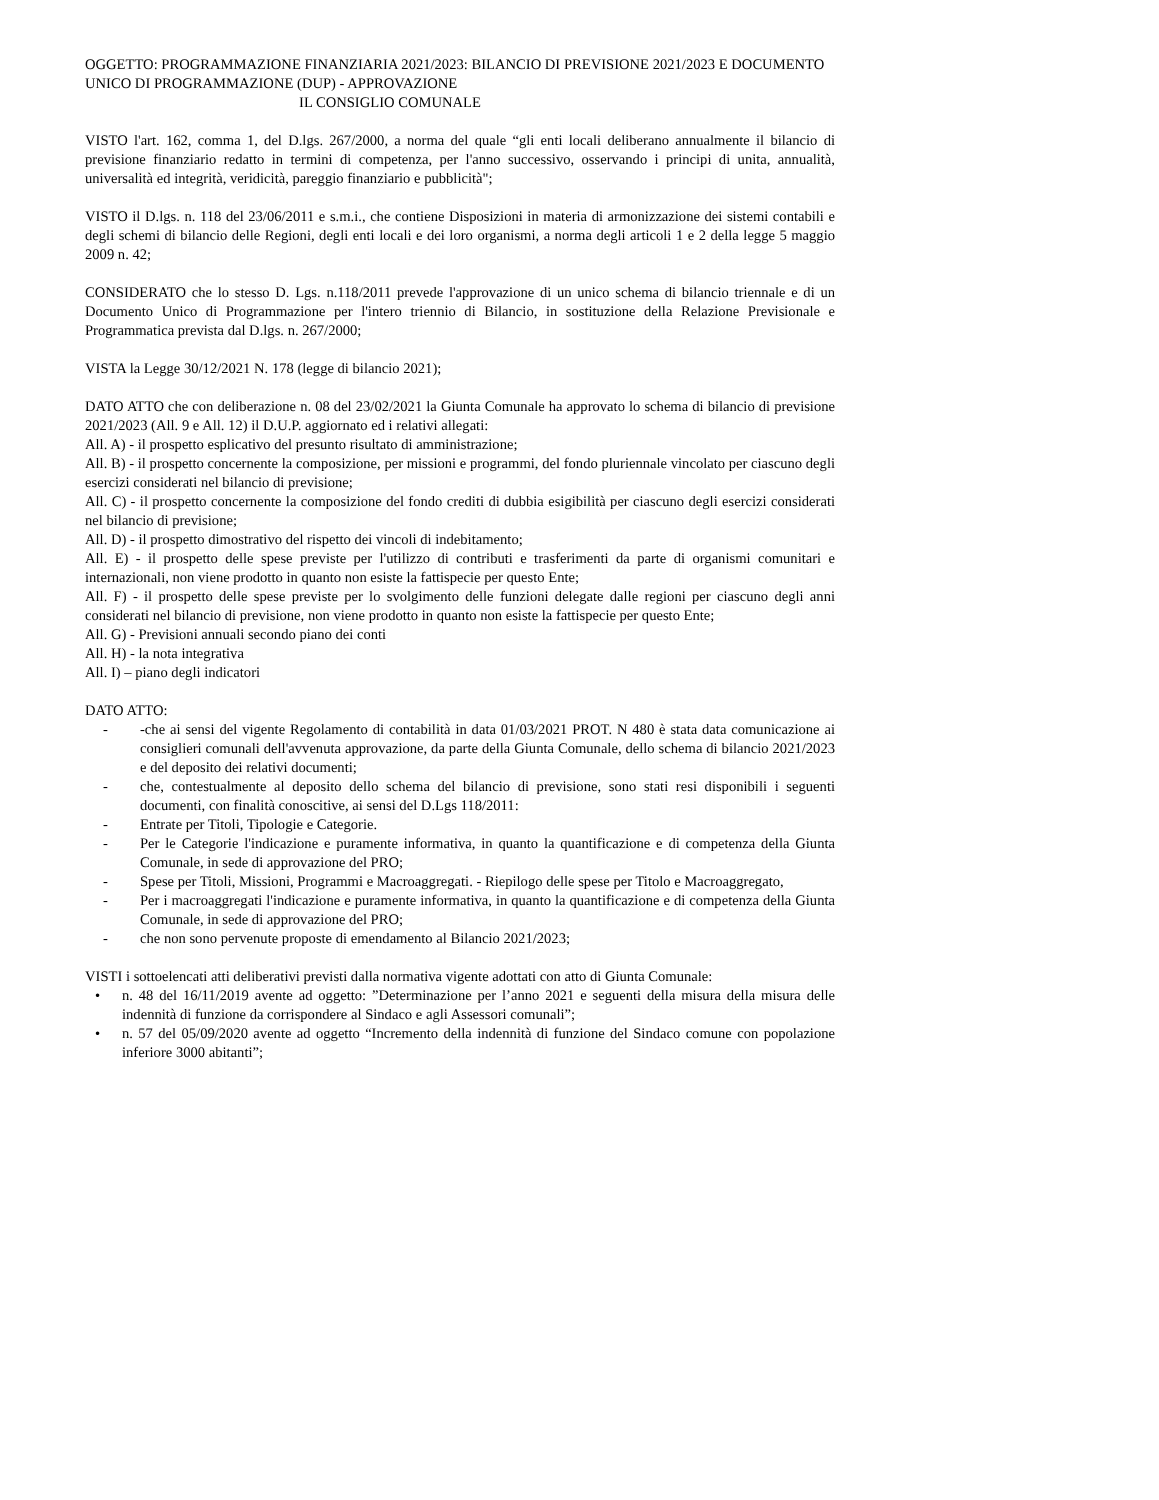OGGETTO: PROGRAMMAZIONE FINANZIARIA 2021/2023: BILANCIO DI PREVISIONE 2021/2023 E DOCUMENTO UNICO DI PROGRAMMAZIONE (DUP) - APPROVAZIONE
IL CONSIGLIO COMUNALE
VISTO l'art. 162, comma 1, del D.lgs. 267/2000, a norma del quale “gli enti locali deliberano annualmente il bilancio di previsione finanziario redatto in termini di competenza, per l'anno successivo, osservando i principi di unita, annualità, universalità ed integrità, veridicità, pareggio finanziario e pubblicità";
VISTO il D.lgs. n. 118 del 23/06/2011 e s.m.i., che contiene Disposizioni in materia di armonizzazione dei sistemi contabili e degli schemi di bilancio delle Regioni, degli enti locali e dei loro organismi, a norma degli articoli 1 e 2 della legge 5 maggio 2009 n. 42;
CONSIDERATO che lo stesso D. Lgs. n.118/2011 prevede l'approvazione di un unico schema di bilancio triennale e di un Documento Unico di Programmazione per l'intero triennio di Bilancio, in sostituzione della Relazione Previsionale e Programmatica prevista dal D.lgs. n. 267/2000;
VISTA la Legge 30/12/2021 N. 178 (legge di bilancio 2021);
DATO ATTO che con deliberazione n. 08 del 23/02/2021 la Giunta Comunale ha approvato lo schema di bilancio di previsione 2021/2023 (All. 9 e All. 12) il D.U.P. aggiornato ed i relativi allegati:
All. A) - il prospetto esplicativo del presunto risultato di amministrazione;
All. B) - il prospetto concernente la composizione, per missioni e programmi, del fondo pluriennale vincolato per ciascuno degli esercizi considerati nel bilancio di previsione;
All. C) - il prospetto concernente la composizione del fondo crediti di dubbia esigibilità per ciascuno degli esercizi considerati nel bilancio di previsione;
All. D) - il prospetto dimostrativo del rispetto dei vincoli di indebitamento;
All. E) - il prospetto delle spese previste per l'utilizzo di contributi e trasferimenti da parte di organismi comunitari e internazionali, non viene prodotto in quanto non esiste la fattispecie per questo Ente;
All. F) - il prospetto delle spese previste per lo svolgimento delle funzioni delegate dalle regioni per ciascuno degli anni considerati nel bilancio di previsione, non viene prodotto in quanto non esiste la fattispecie per questo Ente;
All. G) - Previsioni annuali secondo piano dei conti
All. H) - la nota integrativa
All. I) – piano degli indicatori
DATO ATTO:
- -che ai sensi del vigente Regolamento di contabilità in data 01/03/2021 PROT. N 480 è stata data comunicazione ai consiglieri comunali dell'avvenuta approvazione, da parte della Giunta Comunale, dello schema di bilancio 2021/2023 e del deposito dei relativi documenti;
- che, contestualmente al deposito dello schema del bilancio di previsione, sono stati resi disponibili i seguenti documenti, con finalità conoscitive, ai sensi del D.Lgs 118/2011:
- Entrate per Titoli, Tipologie e Categorie.
- Per le Categorie l'indicazione e puramente informativa, in quanto la quantificazione e di competenza della Giunta Comunale, in sede di approvazione del PRO;
- Spese per Titoli, Missioni, Programmi e Macroaggregati. - Riepilogo delle spese per Titolo e Macroaggregato,
- Per i macroaggregati l'indicazione e puramente informativa, in quanto la quantificazione e di competenza della Giunta Comunale, in sede di approvazione del PRO;
- che non sono pervenute proposte di emendamento al Bilancio 2021/2023;
VISTI i sottoelencati atti deliberativi previsti dalla normativa vigente adottati con atto di Giunta Comunale:
• n. 48 del 16/11/2019 avente ad oggetto: ”Determinazione per l’anno 2021 e seguenti della misura della misura delle indennità di funzione da corrispondere al Sindaco e agli Assessori comunali”;
• n. 57 del 05/09/2020 avente ad oggetto “Incremento della indennità di funzione del Sindaco comune con popolazione inferiore 3000 abitanti”;